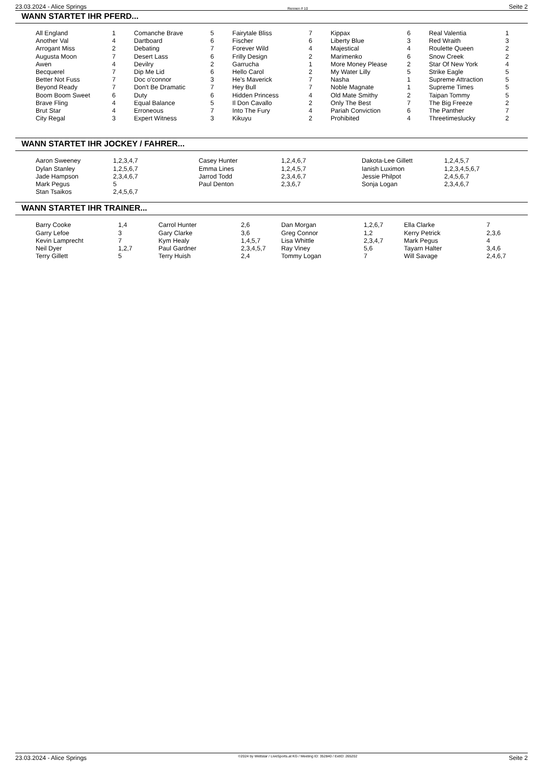23.03.2024 - Alice Springs Rennen # 10 Seite 2
WANN STARTET IHR PFERD...
| All England | 1 | Comanche Brave | 5 | Fairytale Bliss | 7 | Kippax | 6 | Real Valentia | 1 |
| Another Val | 4 | Dartboard | 6 | Fischer | 6 | Liberty Blue | 3 | Red Wraith | 3 |
| Arrogant Miss | 2 | Debating | 7 | Forever Wild | 4 | Majestical | 4 | Roulette Queen | 2 |
| Augusta Moon | 7 | Desert Lass | 6 | Frilly Design | 2 | Marimenko | 6 | Snow Creek | 2 |
| Awen | 4 | Devilry | 2 | Garrucha | 1 | More Money Please | 2 | Star Of New York | 4 |
| Becquerel | 7 | Dip Me Lid | 6 | Hello Carol | 2 | My Water Lilly | 5 | Strike Eagle | 5 |
| Better Not Fuss | 7 | Doc o'connor | 3 | He's Maverick | 7 | Nasha | 1 | Supreme Attraction | 5 |
| Beyond Ready | 7 | Don't Be Dramatic | 7 | Hey Bull | 7 | Noble Magnate | 1 | Supreme Times | 5 |
| Boom Boom Sweet | 6 | Duty | 6 | Hidden Princess | 4 | Old Mate Smithy | 2 | Taipan Tommy | 5 |
| Brave Fling | 4 | Equal Balance | 5 | Il Don Cavallo | 2 | Only The Best | 7 | The Big Freeze | 2 |
| Brut Star | 4 | Erroneous | 7 | Into The Fury | 4 | Pariah Conviction | 6 | The Panther | 7 |
| City Regal | 3 | Expert Witness | 3 | Kikuyu | 2 | Prohibited | 4 | Threetimeslucky | 2 |
WANN STARTET IHR JOCKEY / FAHRER...
| Aaron Sweeney | 1,2,3,4,7 | Casey Hunter | 1,2,4,6,7 | Dakota-Lee Gillett | 1,2,4,5,7 |
| Dylan Stanley | 1,2,5,6,7 | Emma Lines | 1,2,4,5,7 | Ianish Luximon | 1,2,3,4,5,6,7 |
| Jade Hampson | 2,3,4,6,7 | Jarrod Todd | 2,3,4,6,7 | Jessie Philpot | 2,4,5,6,7 |
| Mark Pegus | 5 | Paul Denton | 2,3,6,7 | Sonja Logan | 2,3,4,6,7 |
| Stan Tsaikos | 2,4,5,6,7 | | | | |
WANN STARTET IHR TRAINER...
| Barry Cooke | 1,4 | Carrol Hunter | 2,6 | Dan Morgan | 1,2,6,7 | Ella Clarke | 7 |
| Garry Lefoe | 3 | Gary Clarke | 3,6 | Greg Connor | 1,2 | Kerry Petrick | 2,3,6 |
| Kevin Lamprecht | 7 | Kym Healy | 1,4,5,7 | Lisa Whittle | 2,3,4,7 | Mark Pegus | 4 |
| Neil Dyer | 1,2,7 | Paul Gardner | 2,3,4,5,7 | Ray Viney | 5,6 | Tayarn Halter | 3,4,6 |
| Terry Gillett | 5 | Terry Huish | 2,4 | Tommy Logan | 7 | Will Savage | 2,4,6,7 |
23.03.2024 - Alice Springs ©2024 by Wettstar / LiveSports.at KG / Meeting ID: 352840 / ExtID: 265202 Seite 2